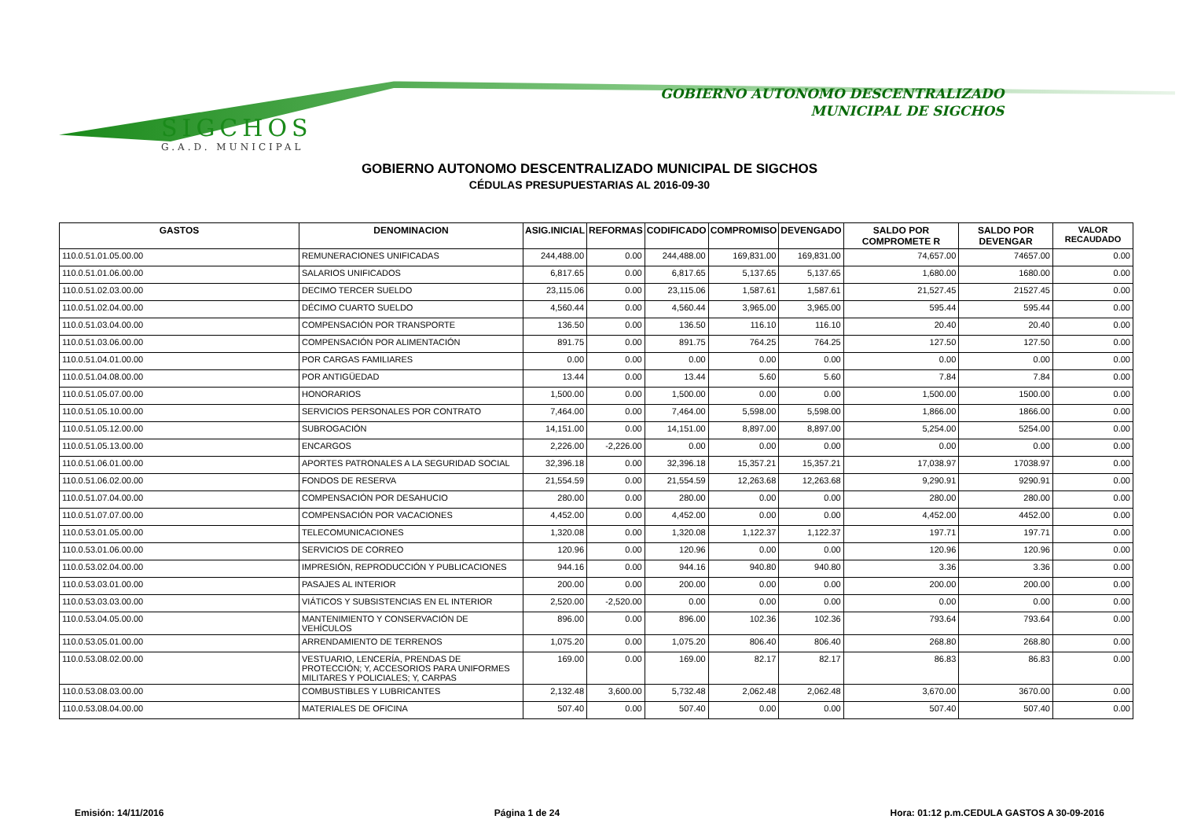SIGCHOS
G.A.D. MUNICIPAL
GOBIERNO AUTONOMO DESCENTRALIZADO
MUNICIPAL DE SIGCHOS
GOBIERNO AUTONOMO DESCENTRALIZADO MUNICIPAL DE SIGCHOS
CÉDULAS PRESUPUESTARIAS AL 2016-09-30
| GASTOS | DENOMINACION | ASIG.INICIAL | REFORMAS | CODIFICADO | COMPROMISO | DEVENGADO | SALDO POR COMPROMETE R | SALDO POR DEVENGAR | VALOR RECAUDADO |
| --- | --- | --- | --- | --- | --- | --- | --- | --- | --- |
| 110.0.51.01.05.00.00 | REMUNERACIONES UNIFICADAS | 244,488.00 | 0.00 | 244,488.00 | 169,831.00 | 169,831.00 | 74,657.00 | 74657.00 | 0.00 |
| 110.0.51.01.06.00.00 | SALARIOS UNIFICADOS | 6,817.65 | 0.00 | 6,817.65 | 5,137.65 | 5,137.65 | 1,680.00 | 1680.00 | 0.00 |
| 110.0.51.02.03.00.00 | DECIMO TERCER SUELDO | 23,115.06 | 0.00 | 23,115.06 | 1,587.61 | 1,587.61 | 21,527.45 | 21527.45 | 0.00 |
| 110.0.51.02.04.00.00 | DÉCIMO CUARTO SUELDO | 4,560.44 | 0.00 | 4,560.44 | 3,965.00 | 3,965.00 | 595.44 | 595.44 | 0.00 |
| 110.0.51.03.04.00.00 | COMPENSACIÓN POR TRANSPORTE | 136.50 | 0.00 | 136.50 | 116.10 | 116.10 | 20.40 | 20.40 | 0.00 |
| 110.0.51.03.06.00.00 | COMPENSACIÓN POR ALIMENTACIÓN | 891.75 | 0.00 | 891.75 | 764.25 | 764.25 | 127.50 | 127.50 | 0.00 |
| 110.0.51.04.01.00.00 | POR CARGAS FAMILIARES | 0.00 | 0.00 | 0.00 | 0.00 | 0.00 | 0.00 | 0.00 | 0.00 |
| 110.0.51.04.08.00.00 | POR ANTIGÜEDAD | 13.44 | 0.00 | 13.44 | 5.60 | 5.60 | 7.84 | 7.84 | 0.00 |
| 110.0.51.05.07.00.00 | HONORARIOS | 1,500.00 | 0.00 | 1,500.00 | 0.00 | 0.00 | 1,500.00 | 1500.00 | 0.00 |
| 110.0.51.05.10.00.00 | SERVICIOS PERSONALES POR CONTRATO | 7,464.00 | 0.00 | 7,464.00 | 5,598.00 | 5,598.00 | 1,866.00 | 1866.00 | 0.00 |
| 110.0.51.05.12.00.00 | SUBROGACIÓN | 14,151.00 | 0.00 | 14,151.00 | 8,897.00 | 8,897.00 | 5,254.00 | 5254.00 | 0.00 |
| 110.0.51.05.13.00.00 | ENCARGOS | 2,226.00 | -2,226.00 | 0.00 | 0.00 | 0.00 | 0.00 | 0.00 | 0.00 |
| 110.0.51.06.01.00.00 | APORTES PATRONALES A LA SEGURIDAD SOCIAL | 32,396.18 | 0.00 | 32,396.18 | 15,357.21 | 15,357.21 | 17,038.97 | 17038.97 | 0.00 |
| 110.0.51.06.02.00.00 | FONDOS DE RESERVA | 21,554.59 | 0.00 | 21,554.59 | 12,263.68 | 12,263.68 | 9,290.91 | 9290.91 | 0.00 |
| 110.0.51.07.04.00.00 | COMPENSACIÓN POR DESAHUCIO | 280.00 | 0.00 | 280.00 | 0.00 | 0.00 | 280.00 | 280.00 | 0.00 |
| 110.0.51.07.07.00.00 | COMPENSACIÓN POR VACACIONES | 4,452.00 | 0.00 | 4,452.00 | 0.00 | 0.00 | 4,452.00 | 4452.00 | 0.00 |
| 110.0.53.01.05.00.00 | TELECOMUNICACIONES | 1,320.08 | 0.00 | 1,320.08 | 1,122.37 | 1,122.37 | 197.71 | 197.71 | 0.00 |
| 110.0.53.01.06.00.00 | SERVICIOS DE CORREO | 120.96 | 0.00 | 120.96 | 0.00 | 0.00 | 120.96 | 120.96 | 0.00 |
| 110.0.53.02.04.00.00 | IMPRESIÓN, REPRODUCCIÓN Y PUBLICACIONES | 944.16 | 0.00 | 944.16 | 940.80 | 940.80 | 3.36 | 3.36 | 0.00 |
| 110.0.53.03.01.00.00 | PASAJES AL INTERIOR | 200.00 | 0.00 | 200.00 | 0.00 | 0.00 | 200.00 | 200.00 | 0.00 |
| 110.0.53.03.03.00.00 | VIÁTICOS Y SUBSISTENCIAS EN EL INTERIOR | 2,520.00 | -2,520.00 | 0.00 | 0.00 | 0.00 | 0.00 | 0.00 | 0.00 |
| 110.0.53.04.05.00.00 | MANTENIMIENTO Y CONSERVACIÓN DE VEHÍCULOS | 896.00 | 0.00 | 896.00 | 102.36 | 102.36 | 793.64 | 793.64 | 0.00 |
| 110.0.53.05.01.00.00 | ARRENDAMIENTO DE TERRENOS | 1,075.20 | 0.00 | 1,075.20 | 806.40 | 806.40 | 268.80 | 268.80 | 0.00 |
| 110.0.53.08.02.00.00 | VESTUARIO, LENCERÍA, PRENDAS DE PROTECCIÓN; Y, ACCESORIOS PARA UNIFORMES MILITARES Y POLICIALES; Y, CARPAS | 169.00 | 0.00 | 169.00 | 82.17 | 82.17 | 86.83 | 86.83 | 0.00 |
| 110.0.53.08.03.00.00 | COMBUSTIBLES Y LUBRICANTES | 2,132.48 | 3,600.00 | 5,732.48 | 2,062.48 | 2,062.48 | 3,670.00 | 3670.00 | 0.00 |
| 110.0.53.08.04.00.00 | MATERIALES DE OFICINA | 507.40 | 0.00 | 507.40 | 0.00 | 0.00 | 507.40 | 507.40 | 0.00 |
Emisión: 14/11/2016 Página 1 de 24 Hora: 01:12 p.m.CEDULA GASTOS A 30-09-2016